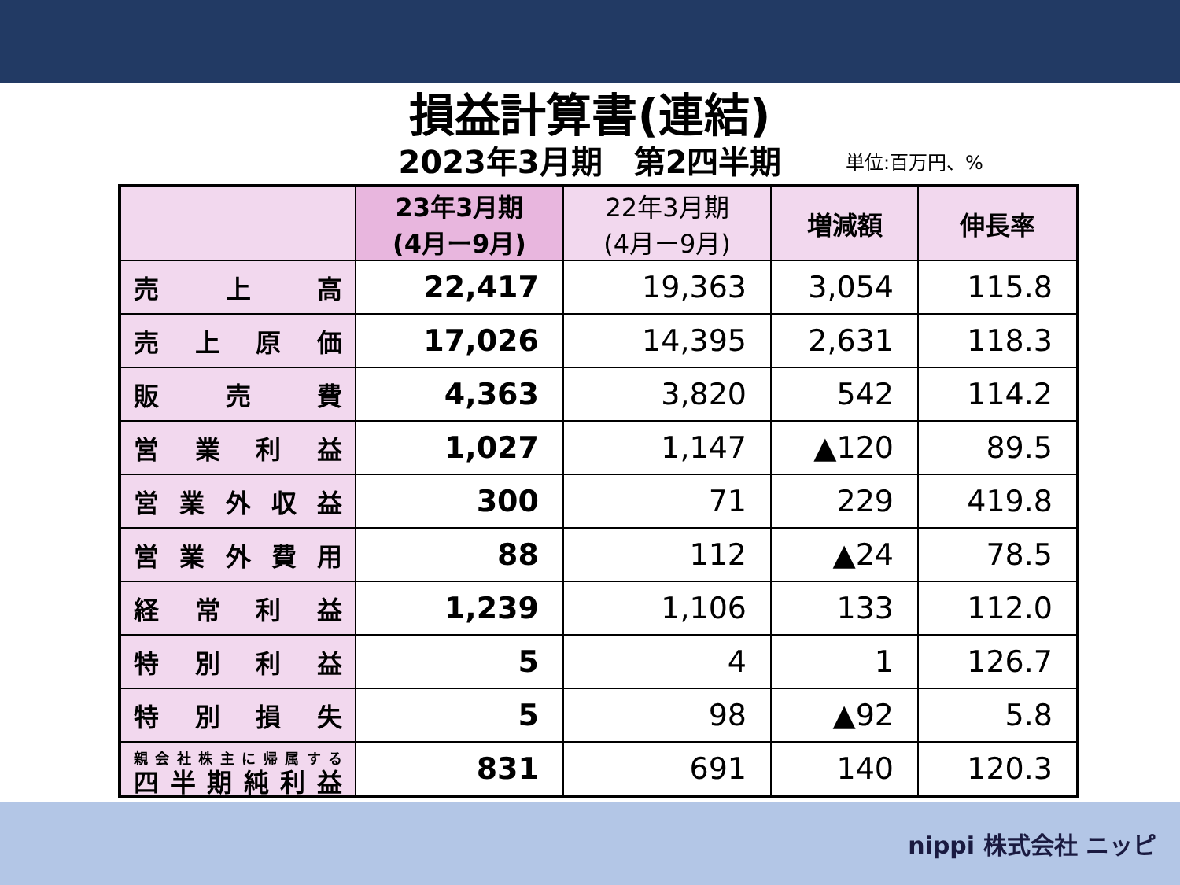損益計算書(連結)
2023年3月期　第2四半期
単位:百万円、%
| | 23年3月期 (4月ー9月) | 22年3月期 (4月ー9月) | 増減額 | 伸長率 |
| --- | --- | --- | --- | --- |
| 売 上 高 | 22,417 | 19,363 | 3,054 | 115.8 |
| 売 上 原 価 | 17,026 | 14,395 | 2,631 | 118.3 |
| 販 売 費 | 4,363 | 3,820 | 542 | 114.2 |
| 営 業 利 益 | 1,027 | 1,147 | ▲120 | 89.5 |
| 営 業 外 収 益 | 300 | 71 | 229 | 419.8 |
| 営 業 外 費 用 | 88 | 112 | ▲24 | 78.5 |
| 経 常 利 益 | 1,239 | 1,106 | 133 | 112.0 |
| 特 別 利 益 | 5 | 4 | 1 | 126.7 |
| 特 別 損 失 | 5 | 98 | ▲92 | 5.8 |
| 親会社株主に帰属する 四半期純利益 | 831 | 691 | 140 | 120.3 |
nippi 株式会社 ニッピ